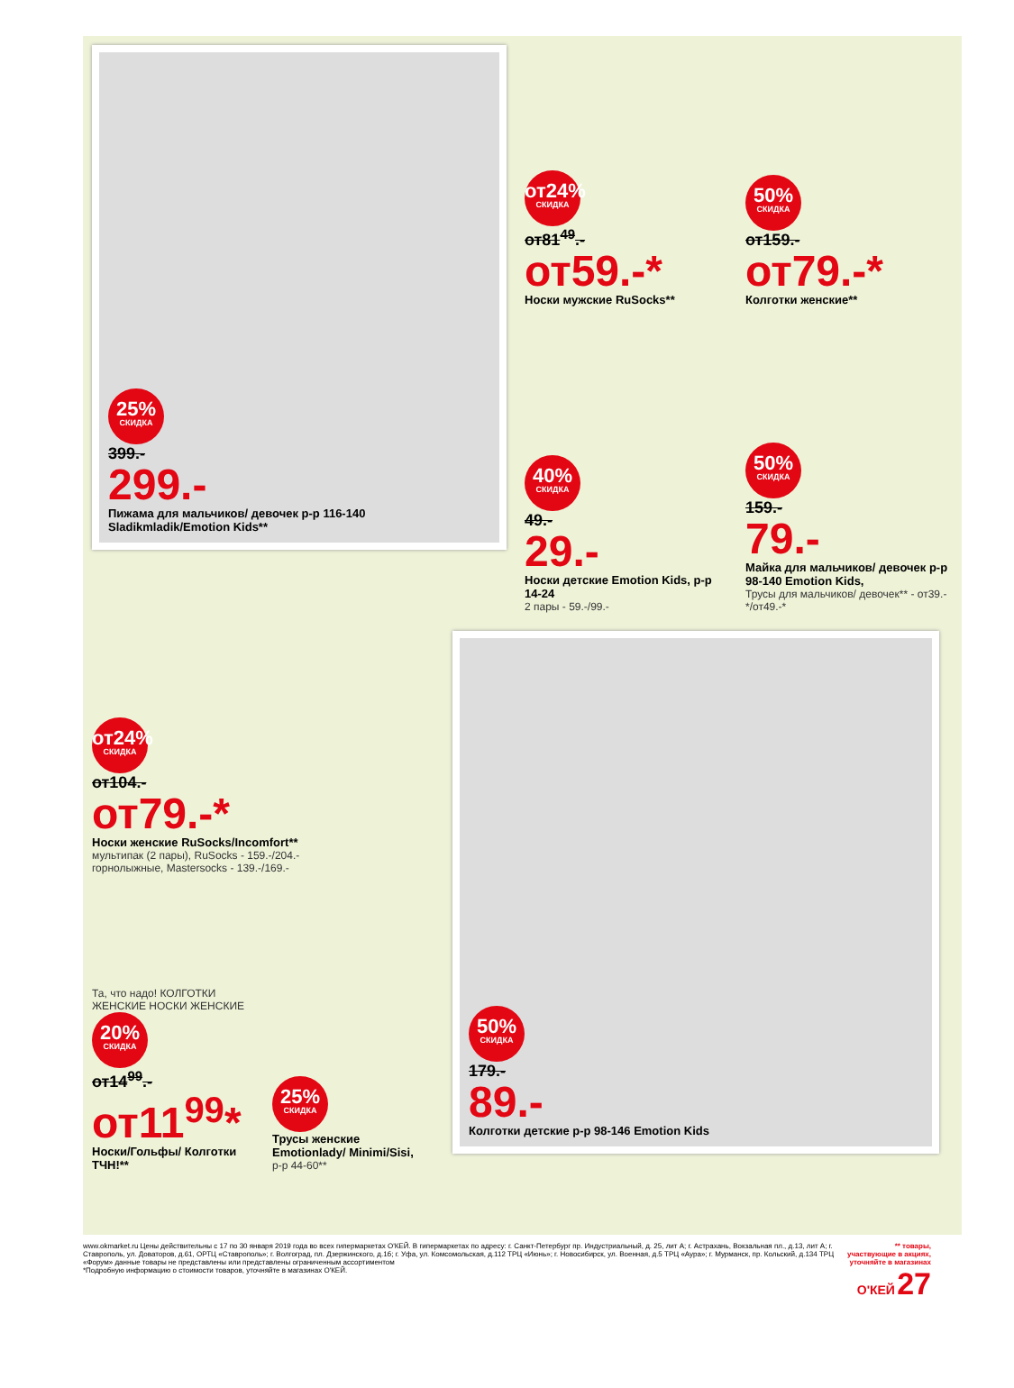25% СКИДКА
399.-
299.-
Пижама для мальчиков/ девочек р-р 116-140 Sladikmladik/Emotion Kids**
от24% СКИДКА
от81<sup>49</sup>.-
от59.-*
Носки мужские RuSocks**
50% СКИДКА
от159.-
от79.-*
Колготки женские**
40% СКИДКА
49.-
29.-
Носки детские Emotion Kids, р-р 14-24
2 пары - 59.-/99.-
50% СКИДКА
159.-
79.-
Майка для мальчиков/ девочек р-р 98-140 Emotion Kids,
Трусы для мальчиков/ девочек** - от39.-*/от49.-*
от24% СКИДКА
от104.-
от79.-*
Носки женские RuSocks/Incomfort**
мультипак (2 пары), RuSocks - 159.-/204.-
горнолыжные, Mastersocks - 139.-/169.-
Та, что надо! КОЛГОТКИ ЖЕНСКИЕ НОСКИ ЖЕНСКИЕ
20% СКИДКА
от14<sup>99</sup>.-
от11<sup>99</sup>*
Носки/Гольфы/ Колготки ТЧН!**
25% СКИДКА
Трусы женские Emotionlady/ Minimi/Sisi,
р-р 44-60**
50% СКИДКА
179.-
89.-
Колготки детские р-р 98-146 Emotion Kids
www.okmarket.ru Цены действительны с 17 по 30 января 2019 года во всех гипермаркетах О'КЕЙ. В гипермаркетах по адресу: г. Санкт-Петербург пр. Индустриальный, д. 25, лит А; г. Астрахань, Вокзальная пл., д.13, лит А; г. Ставрополь, ул. Доваторов, д.61, ОРТЦ «Ставрополь»; г. Волгоград, пл. Дзержинского, д.1б; г. Уфа, ул. Комсомольская, д.112 ТРЦ «Июнь»; г. Новосибирск, ул. Военная, д.5 ТРЦ «Аура»; г. Мурманск, пр. Кольский, д.134 ТРЦ «Форум» данные товары не представлены или представлены ограниченным ассортиментом
*Подробную информацию о стоимости товаров, уточняйте в магазинах О'КЕЙ.
** товары, участвующие в акциях, уточняйте в магазинах
О'КЕЙ 27